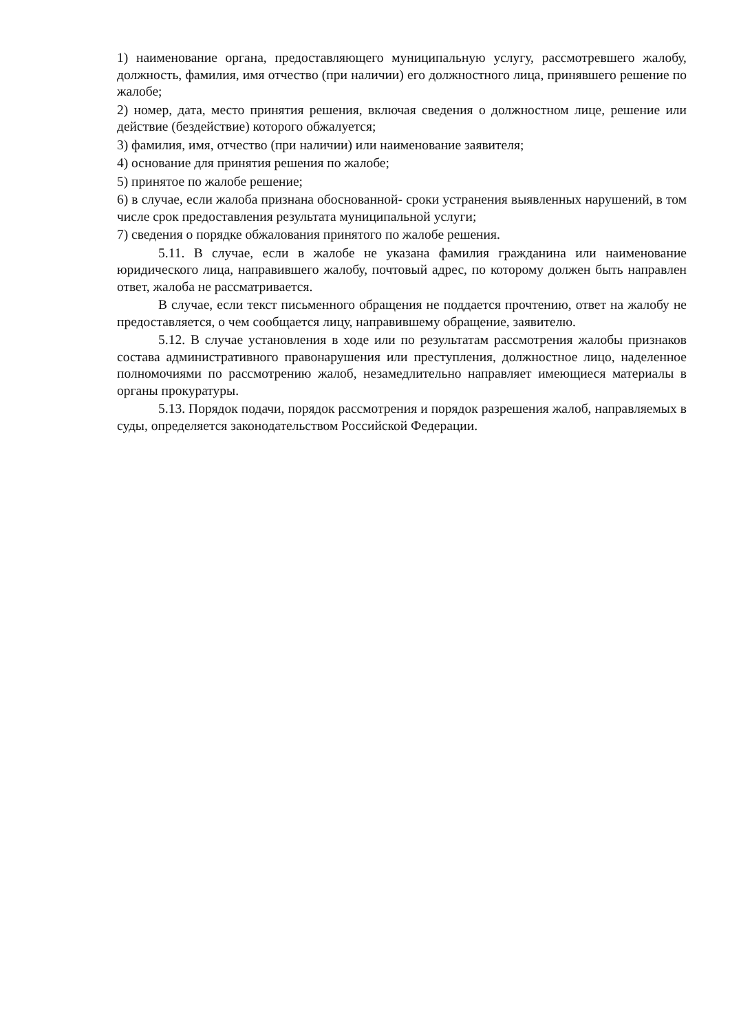1) наименование органа, предоставляющего муниципальную услугу, рассмотревшего жалобу, должность, фамилия, имя отчество (при наличии) его должностного лица, принявшего решение по жалобе;
2) номер, дата, место принятия решения, включая сведения о должностном лице, решение или действие (бездействие) которого обжалуется;
3) фамилия, имя, отчество (при наличии) или наименование заявителя;
4) основание для принятия решения по жалобе;
5) принятое по жалобе решение;
6) в случае, если жалоба признана обоснованной- сроки устранения выявленных нарушений, в том числе срок предоставления результата муниципальной услуги;
7) сведения о порядке обжалования принятого по жалобе решения.
5.11. В случае, если в жалобе не указана фамилия гражданина или наименование юридического лица, направившего жалобу, почтовый адрес, по которому должен быть направлен ответ, жалоба не рассматривается.
В случае, если текст письменного обращения не поддается прочтению, ответ на жалобу не предоставляется, о чем сообщается лицу, направившему обращение, заявителю.
5.12. В случае установления в ходе или по результатам рассмотрения жалобы признаков состава административного правонарушения или преступления, должностное лицо, наделенное полномочиями по рассмотрению жалоб, незамедлительно направляет имеющиеся материалы в органы прокуратуры.
5.13. Порядок подачи, порядок рассмотрения и порядок разрешения жалоб, направляемых в суды, определяется законодательством Российской Федерации.